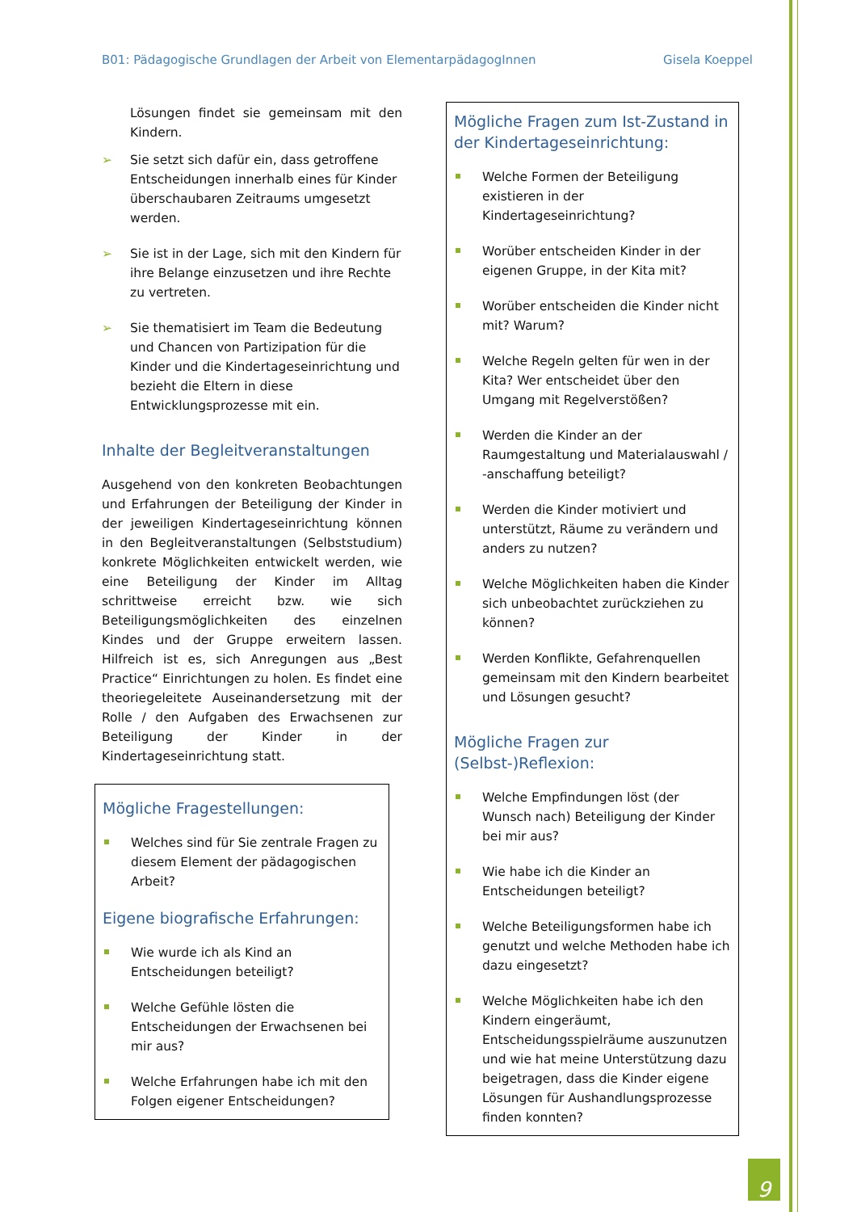B01: Pädagogische Grundlagen der Arbeit von ElementarpädagogInnen Gisela Koeppel
Lösungen findet sie gemeinsam mit den Kindern.
➢ Sie setzt sich dafür ein, dass getroffene Entscheidungen innerhalb eines für Kinder überschaubaren Zeitraums umgesetzt werden.
➢ Sie ist in der Lage, sich mit den Kindern für ihre Belange einzusetzen und ihre Rechte zu vertreten.
➢ Sie thematisiert im Team die Bedeutung und Chancen von Partizipation für die Kinder und die Kindertageseinrichtung und bezieht die Eltern in diese Entwicklungsprozesse mit ein.
Inhalte der Begleitveranstaltungen
Ausgehend von den konkreten Beobachtungen und Erfahrungen der Beteiligung der Kinder in der jeweiligen Kindertageseinrichtung können in den Begleitveranstaltungen (Selbststudium) konkrete Möglichkeiten entwickelt werden, wie eine Beteiligung der Kinder im Alltag schrittweise erreicht bzw. wie sich Beteiligungsmöglichkeiten des einzelnen Kindes und der Gruppe erweitern lassen. Hilfreich ist es, sich Anregungen aus „Best Practice“ Einrichtungen zu holen. Es findet eine theoriegeleitete Auseinandersetzung mit der Rolle / den Aufgaben des Erwachsenen zur Beteiligung der Kinder in der Kindertageseinrichtung statt.
Mögliche Fragestellungen:
Welches sind für Sie zentrale Fragen zu diesem Element der pädagogischen Arbeit?
Eigene biografische Erfahrungen:
Wie wurde ich als Kind an Entscheidungen beteiligt?
Welche Gefühle lösten die Entscheidungen der Erwachsenen bei mir aus?
Welche Erfahrungen habe ich mit den Folgen eigener Entscheidungen?
Mögliche Fragen zum Ist-Zustand in der Kindertageseinrichtung:
Welche Formen der Beteiligung existieren in der Kindertageseinrichtung?
Worüber entscheiden Kinder in der eigenen Gruppe, in der Kita mit?
Worüber entscheiden die Kinder nicht mit? Warum?
Welche Regeln gelten für wen in der Kita? Wer entscheidet über den Umgang mit Regelverstößen?
Werden die Kinder an der Raumgestaltung und Materialauswahl / -anschaffung beteiligt?
Werden die Kinder motiviert und unterstützt, Räume zu verändern und anders zu nutzen?
Welche Möglichkeiten haben die Kinder sich unbeobachtet zurückziehen zu können?
Werden Konflikte, Gefahrenquellen gemeinsam mit den Kindern bearbeitet und Lösungen gesucht?
Mögliche Fragen zur (Selbst-)Reflexion:
Welche Empfindungen löst (der Wunsch nach) Beteiligung der Kinder bei mir aus?
Wie habe ich die Kinder an Entscheidungen beteiligt?
Welche Beteiligungsformen habe ich genutzt und welche Methoden habe ich dazu eingesetzt?
Welche Möglichkeiten habe ich den Kindern eingeräumt, Entscheidungsspielräume auszunutzen und wie hat meine Unterstützung dazu beigetragen, dass die Kinder eigene Lösungen für Aushandlungsprozesse finden konnten?
9